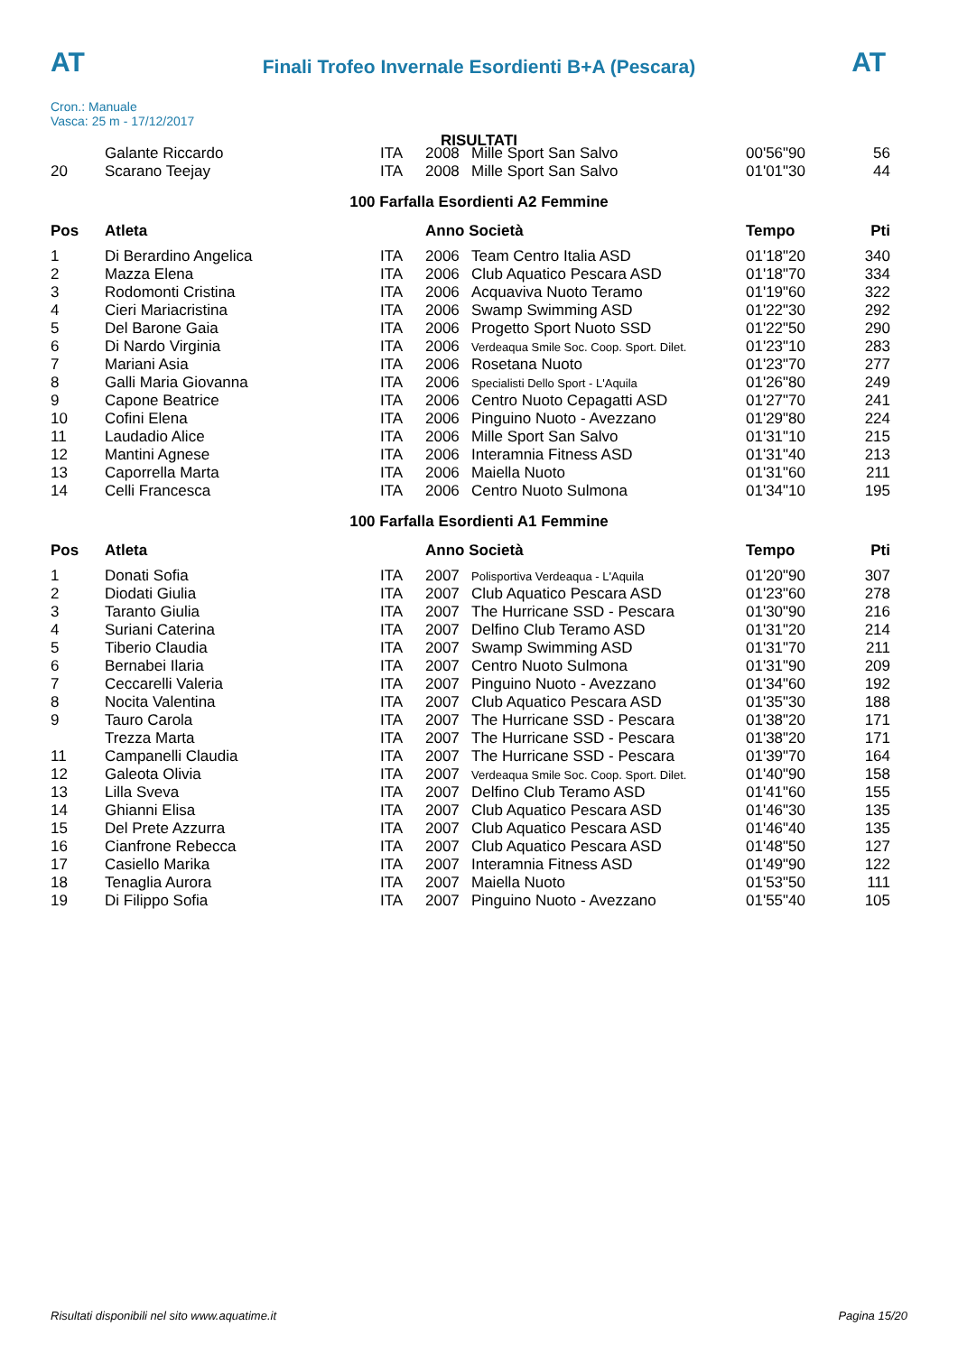AT
Finali Trofeo Invernale Esordienti B+A (Pescara)
AT
Cron.: Manuale
Vasca: 25 m - 17/12/2017
RISULTATI
| | Galante Riccardo | ITA | 2008 | Mille Sport San Salvo | 00'56"90 | 56 |
| 20 | Scarano Teejay | ITA | 2008 | Mille Sport San Salvo | 01'01"30 | 44 |
100 Farfalla Esordienti A2 Femmine
| Pos | Atleta | | Anno Società | | Tempo | Pti |
| --- | --- | --- | --- | --- | --- | --- |
| 1 | Di Berardino Angelica | ITA | 2006 | Team Centro Italia ASD | 01'18"20 | 340 |
| 2 | Mazza Elena | ITA | 2006 | Club Aquatico Pescara ASD | 01'18"70 | 334 |
| 3 | Rodomonti Cristina | ITA | 2006 | Acquaviva Nuoto Teramo | 01'19"60 | 322 |
| 4 | Cieri Mariacristina | ITA | 2006 | Swamp Swimming ASD | 01'22"30 | 292 |
| 5 | Del Barone Gaia | ITA | 2006 | Progetto Sport Nuoto SSD | 01'22"50 | 290 |
| 6 | Di Nardo Virginia | ITA | 2006 | Verdeaqua Smile Soc. Coop. Sport. Dilet. | 01'23"10 | 283 |
| 7 | Mariani Asia | ITA | 2006 | Rosetana Nuoto | 01'23"70 | 277 |
| 8 | Galli Maria Giovanna | ITA | 2006 | Specialisti Dello Sport - L'Aquila | 01'26"80 | 249 |
| 9 | Capone Beatrice | ITA | 2006 | Centro Nuoto Cepagatti ASD | 01'27"70 | 241 |
| 10 | Cofini Elena | ITA | 2006 | Pinguino Nuoto - Avezzano | 01'29"80 | 224 |
| 11 | Laudadio Alice | ITA | 2006 | Mille Sport San Salvo | 01'31"10 | 215 |
| 12 | Mantini Agnese | ITA | 2006 | Interamnia Fitness ASD | 01'31"40 | 213 |
| 13 | Caporrella Marta | ITA | 2006 | Maiella Nuoto | 01'31"60 | 211 |
| 14 | Celli Francesca | ITA | 2006 | Centro Nuoto Sulmona | 01'34"10 | 195 |
100 Farfalla Esordienti A1 Femmine
| Pos | Atleta | | Anno Società | | Tempo | Pti |
| --- | --- | --- | --- | --- | --- | --- |
| 1 | Donati Sofia | ITA | 2007 | Polisportiva Verdeaqua - L'Aquila | 01'20"90 | 307 |
| 2 | Diodati Giulia | ITA | 2007 | Club Aquatico Pescara ASD | 01'23"60 | 278 |
| 3 | Taranto Giulia | ITA | 2007 | The Hurricane SSD - Pescara | 01'30"90 | 216 |
| 4 | Suriani Caterina | ITA | 2007 | Delfino Club Teramo ASD | 01'31"20 | 214 |
| 5 | Tiberio Claudia | ITA | 2007 | Swamp Swimming ASD | 01'31"70 | 211 |
| 6 | Bernabei Ilaria | ITA | 2007 | Centro Nuoto Sulmona | 01'31"90 | 209 |
| 7 | Ceccarelli Valeria | ITA | 2007 | Pinguino Nuoto - Avezzano | 01'34"60 | 192 |
| 8 | Nocita Valentina | ITA | 2007 | Club Aquatico Pescara ASD | 01'35"30 | 188 |
| 9 | Tauro Carola | ITA | 2007 | The Hurricane SSD - Pescara | 01'38"20 | 171 |
| | Trezza Marta | ITA | 2007 | The Hurricane SSD - Pescara | 01'38"20 | 171 |
| 11 | Campanelli Claudia | ITA | 2007 | The Hurricane SSD - Pescara | 01'39"70 | 164 |
| 12 | Galeota Olivia | ITA | 2007 | Verdeaqua Smile Soc. Coop. Sport. Dilet. | 01'40"90 | 158 |
| 13 | Lilla Sveva | ITA | 2007 | Delfino Club Teramo ASD | 01'41"60 | 155 |
| 14 | Ghianni Elisa | ITA | 2007 | Club Aquatico Pescara ASD | 01'46"30 | 135 |
| 15 | Del Prete Azzurra | ITA | 2007 | Club Aquatico Pescara ASD | 01'46"40 | 135 |
| 16 | Cianfrone Rebecca | ITA | 2007 | Club Aquatico Pescara ASD | 01'48"50 | 127 |
| 17 | Casiello Marika | ITA | 2007 | Interamnia Fitness ASD | 01'49"90 | 122 |
| 18 | Tenaglia Aurora | ITA | 2007 | Maiella Nuoto | 01'53"50 | 111 |
| 19 | Di Filippo Sofia | ITA | 2007 | Pinguino Nuoto - Avezzano | 01'55"40 | 105 |
Risultati disponibili nel sito www.aquatime.it Pagina 15/20